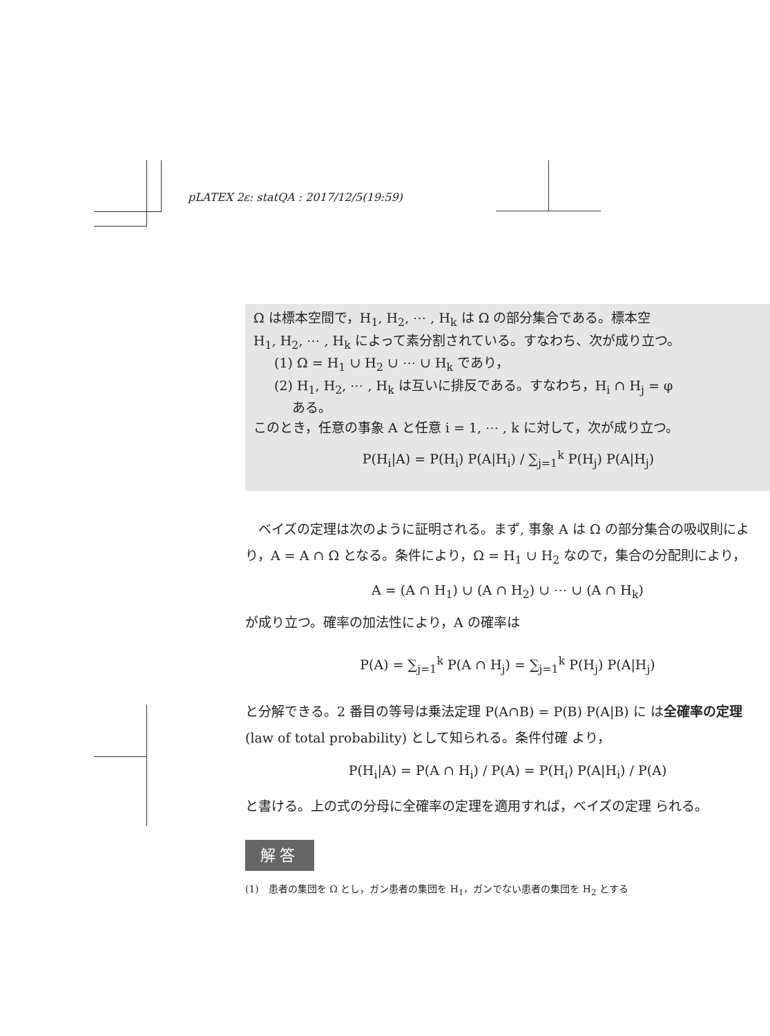pLATEX 2ε: statQA : 2017/12/5(19:59)
Ω は標本空間で，H<sub>1</sub>, H<sub>2</sub>, ⋯ , H<sub>k</sub> は Ω の部分集合である。標本空
H<sub>1</sub>, H<sub>2</sub>, ⋯ , H<sub>k</sub> によって素分割されている。すなわち、次が成り立つ。
(1) Ω = H<sub>1</sub> ∪ H<sub>2</sub> ∪ ⋯ ∪ H<sub>k</sub> であり，
(2) H<sub>1</sub>, H<sub>2</sub>, ⋯ , H<sub>k</sub> は互いに排反である。すなわち，H<sub>i</sub> ∩ H<sub>j</sub> = φ
ある。
このとき，任意の事象 A と任意 i = 1, ⋯ , k に対して，次が成り立つ。
P(H<sub>i</sub>|A) = P(H<sub>i</sub>) P(A|H<sub>i</sub>) / ∑<sub>j=1</sub><sup>k</sup> P(H<sub>j</sub>) P(A|H<sub>j</sub>)
　ベイズの定理は次のように証明される。まず, 事象 A は Ω の部分集合の吸収則により，A = A ∩ Ω となる。条件により，Ω = H<sub>1</sub> ∪ H<sub>2</sub> なので，集合の分配則により，
A = (A ∩ H<sub>1</sub>) ∪ (A ∩ H<sub>2</sub>) ∪ ⋯ ∪ (A ∩ H<sub>k</sub>)
が成り立つ。確率の加法性により，A の確率は
P(A) = ∑<sub>j=1</sub><sup>k</sup> P(A ∩ H<sub>j</sub>) = ∑<sub>j=1</sub><sup>k</sup> P(H<sub>j</sub>) P(A|H<sub>j</sub>)
と分解できる。2 番目の等号は乗法定理 P(A∩B) = P(B) P(A|B) に は全確率の定理 (law of total probability) として知られる。条件付確 より，
P(H<sub>i</sub>|A) = P(A ∩ H<sub>i</sub>) / P(A) = P(H<sub>i</sub>) P(A|H<sub>i</sub>) / P(A)
と書ける。上の式の分母に全確率の定理を適用すれば，ベイズの定理 られる。
解答
(1)　患者の集団を Ω とし，ガン患者の集団を H<sub>1</sub>，ガンでない患者の集団を H<sub>2</sub> とする